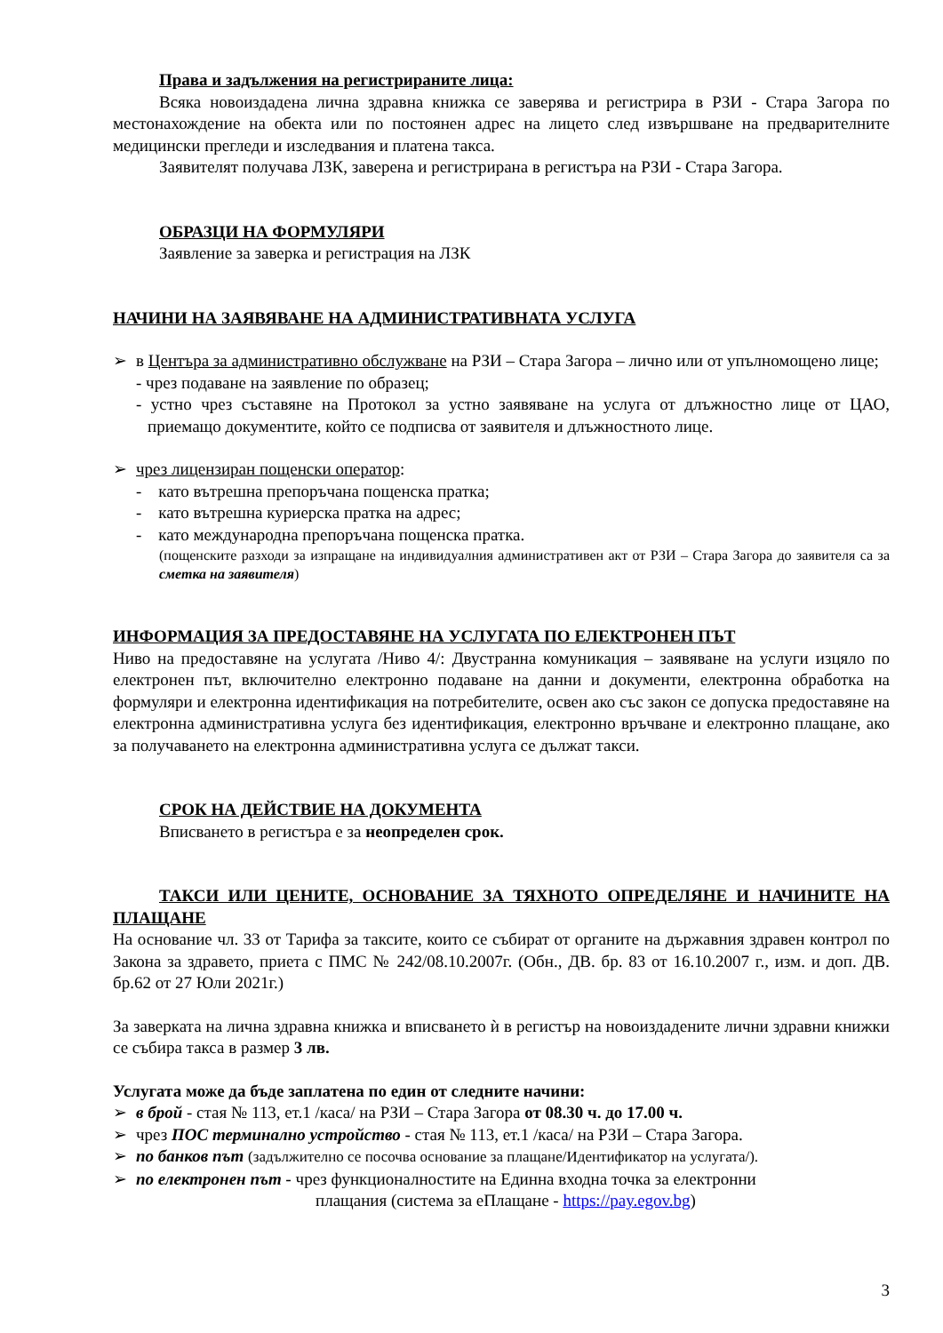Права и задължения на регистрираните лица:
Всяка новоиздадена лична здравна книжка се заверява и регистрира в РЗИ - Стара Загора по местонахождение на обекта или по постоянен адрес на лицето след извършване на предварителните медицински прегледи и изследвания и платена такса.
Заявителят получава ЛЗК, заверена и регистрирана в регистъра на РЗИ - Стара Загора.
ОБРАЗЦИ НА ФОРМУЛЯРИ
Заявление за заверка и регистрация на ЛЗК
НАЧИНИ НА ЗАЯВЯВАНЕ НА АДМИНИСТРАТИВНАТА УСЛУГА
➢ в Центъра за административно обслужване на РЗИ – Стара Загора – лично или от упълномощено лице;
- чрез подаване на заявление по образец;
- устно чрез съставяне на Протокол за устно заявяване на услуга от длъжностно лице от ЦАО, приемащо документите, който се подписва от заявителя и длъжностното лице.
➢ чрез лицензиран пощенски оператор:
- като вътрешна препоръчана пощенска пратка;
- като вътрешна куриерска пратка на адрес;
- като международна препоръчана пощенска пратка.
(пощенските разходи за изпращане на индивидуалния административен акт от РЗИ – Стара Загора до заявителя са за сметка на заявителя)
ИНФОРМАЦИЯ ЗА ПРЕДОСТАВЯНЕ НА УСЛУГАТА ПО ЕЛЕКТРОНЕН ПЪТ
Ниво на предоставяне на услугата /Ниво 4/: Двустранна комуникация – заявяване на услуги изцяло по електронен път, включително електронно подаване на данни и документи, електронна обработка на формуляри и електронна идентификация на потребителите, освен ако със закон се допуска предоставяне на електронна административна услуга без идентификация, електронно връчване и електронно плащане, ако за получаването на електронна административна услуга се дължат такси.
СРОК НА ДЕЙСТВИЕ НА ДОКУМЕНТА
Вписването в регистъра е за неопределен срок.
ТАКСИ ИЛИ ЦЕНИТЕ, ОСНОВАНИЕ ЗА ТЯХНОТО ОПРЕДЕЛЯНЕ И НАЧИНИТЕ НА ПЛАЩАНЕ
На основание чл. 33 от Тарифа за таксите, които се събират от органите на държавния здравен контрол по Закона за здравето, приета с ПМС № 242/08.10.2007г. (Обн., ДВ. бр. 83 от 16.10.2007 г., изм. и доп. ДВ. бр.62 от 27 Юли 2021г.)
За заверката на лична здравна книжка и вписването ѝ в регистър на новоиздадените лични здравни книжки се събира такса в размер 3 лв.
Услугата може да бъде заплатена по един от следните начини:
➢ в брой - стая № 113, ет.1 /каса/ на РЗИ – Стара Загора от 08.30 ч. до 17.00 ч.
➢ чрез ПОС терминално устройство - стая № 113, ет.1 /каса/ на РЗИ – Стара Загора.
➢ по банков път (задължително се посочва основание за плащане/Идентификатор на услугата/).
➢ по електронен път - чрез функционалностите на Единна входна точка за електронни
плащания (система за еПлащане - https://pay.egov.bg)
3